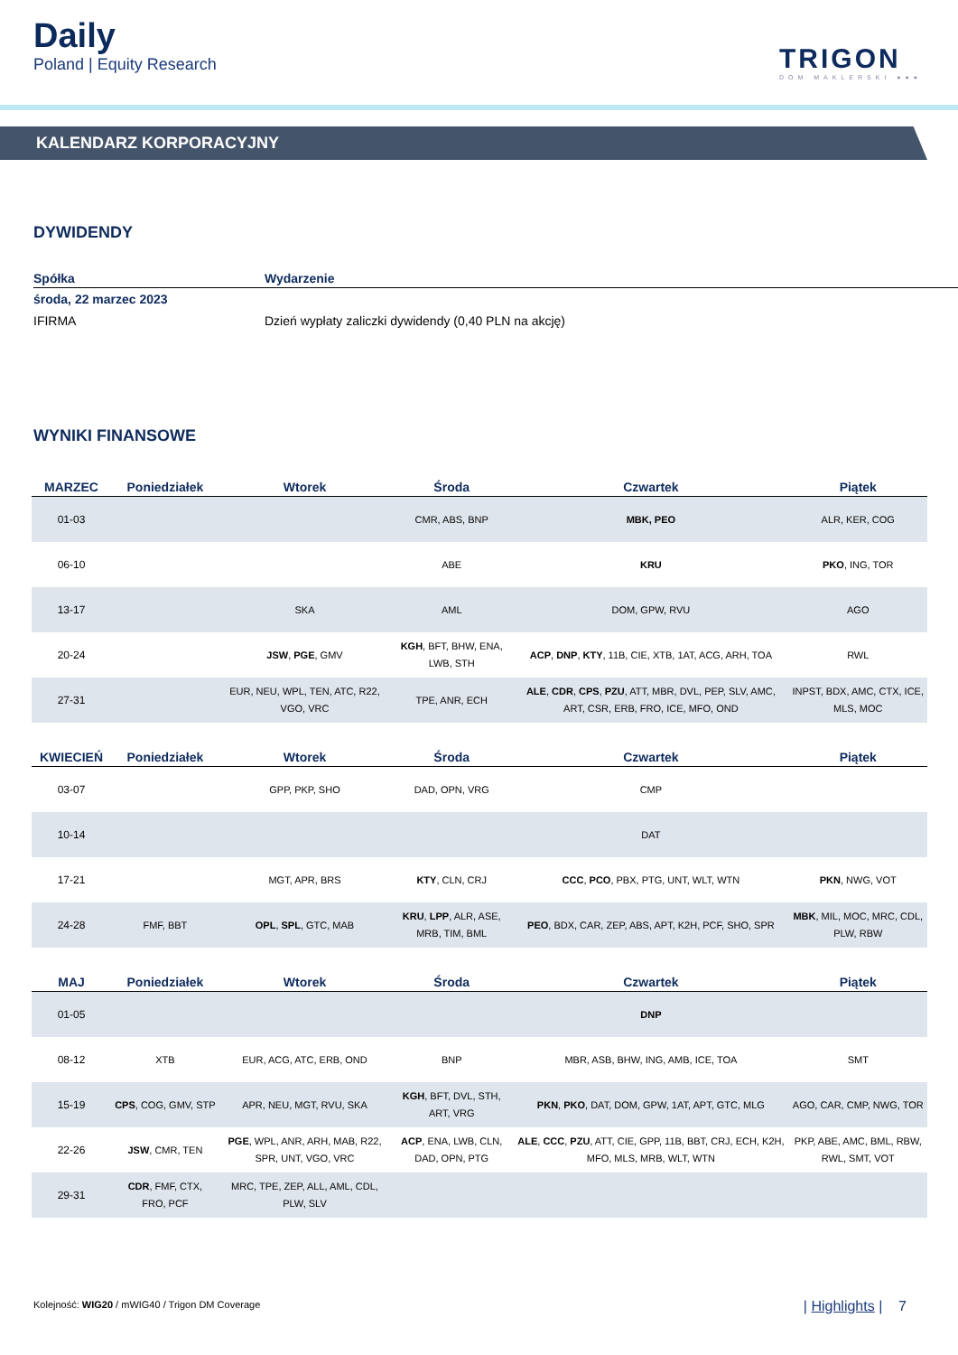Daily
Poland | Equity Research
TRIGON
DOM MAKLERSKI ●●●
KALENDARZ KORPORACYJNY
DYWIDENDY
| Spółka | Wydarzenie |
| --- | --- |
| środa, 22 marzec 2023 | |
| IFIRMA | Dzień wypłaty zaliczki dywidendy (0,40 PLN na akcję) |
WYNIKI FINANSOWE
| MARZEC | Poniedziałek | Wtorek | Środa | Czwartek | Piątek |
| --- | --- | --- | --- | --- | --- |
| 01-03 | | | CMR, ABS, BNP | MBK, PEO | ALR, KER, COG |
| 06-10 | | | ABE | KRU | PKO , ING, TOR |
| 13-17 | | SKA | AML | DOM, GPW, RVU | AGO |
| 20-24 | | JSW , PGE , GMV | KGH , BFT, BHW, ENA, LWB, STH | ACP , DNP , KTY , 11B, CIE, XTB, 1AT, ACG, ARH, TOA | RWL |
| 27-31 | | EUR, NEU, WPL, TEN, ATC, R22, VGO, VRC | TPE, ANR, ECH | ALE , CDR , CPS , PZU , ATT, MBR, DVL, PEP, SLV, AMC, ART, CSR, ERB, FRO, ICE, MFO, OND | INPST, BDX, AMC, CTX, ICE, MLS, MOC |
| KWIECIEŃ | Poniedziałek | Wtorek | Środa | Czwartek | Piątek |
| 03-07 | | GPP, PKP, SHO | DAD, OPN, VRG | CMP | |
| 10-14 | | | | DAT | |
| 17-21 | | MGT, APR, BRS | KTY , CLN, CRJ | CCC , PCO , PBX, PTG, UNT, WLT, WTN | PKN , NWG, VOT |
| 24-28 | FMF, BBT | OPL , SPL , GTC, MAB | KRU , LPP , ALR, ASE, MRB, TIM, BML | PEO , BDX, CAR, ZEP, ABS, APT, K2H, PCF, SHO, SPR | MBK , MIL, MOC, MRC, CDL, PLW, RBW |
| MAJ | Poniedziałek | Wtorek | Środa | Czwartek | Piątek |
| 01-05 | | | | DNP | |
| 08-12 | XTB | EUR, ACG, ATC, ERB, OND | BNP | MBR, ASB, BHW, ING, AMB, ICE, TOA | SMT |
| 15-19 | CPS , COG, GMV, STP | APR, NEU, MGT, RVU, SKA | KGH , BFT, DVL, STH, ART, VRG | PKN , PKO , DAT, DOM, GPW, 1AT, APT, GTC, MLG | AGO, CAR, CMP, NWG, TOR |
| 22-26 | JSW , CMR, TEN | PGE , WPL, ANR, ARH, MAB, R22, SPR, UNT, VGO, VRC | ACP , ENA, LWB, CLN, DAD, OPN, PTG | ALE , CCC , PZU , ATT, CIE, GPP, 11B, BBT, CRJ, ECH, K2H, MFO, MLS, MRB, WLT, WTN | PKP, ABE, AMC, BML, RBW, RWL, SMT, VOT |
| 29-31 | CDR , FMF, CTX, FRO, PCF | MRC, TPE, ZEP, ALL, AML, CDL, PLW, SLV | | | |
Kolejność: WIG20 / mWIG40 / Trigon DM Coverage
| Highlights | 7